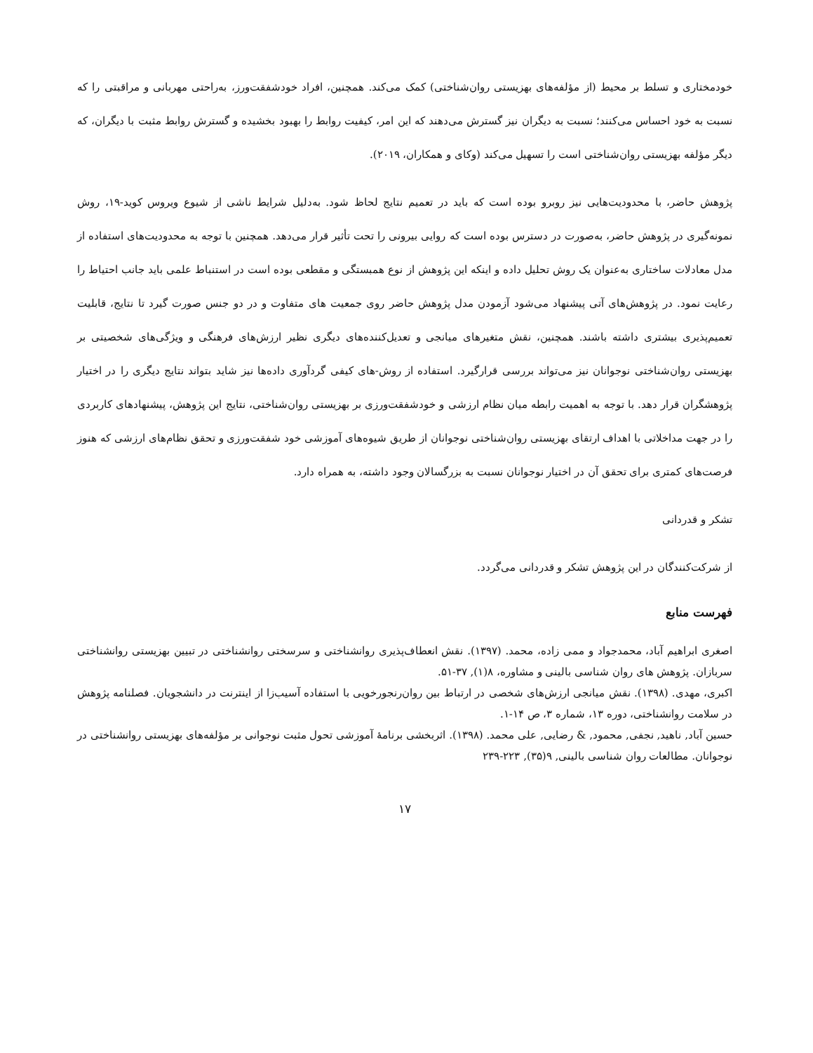خودمختاری و تسلط بر محیط (از مؤلفه‌های بهزیستی روان‌شناختی) کمک می‌کند. همچنین، افراد خودشفقت‌ورز، به‌راحتی مهربانی و مراقبتی را که نسبت به خود احساس می‌کنند؛ نسبت به دیگران نیز گسترش می‌دهند که این امر، کیفیت روابط را بهبود بخشیده و گسترش روابط مثبت با دیگران، که دیگر مؤلفه بهزیستی روان‌شناختی است را تسهیل می‌کند (وکای و همکاران، ۲۰۱۹).
پژوهش حاضر، با محدودیت‌هایی نیز روبرو بوده است که باید در تعمیم نتایج لحاظ شود. به‌دلیل شرایط ناشی از شیوع ویروس کوید-۱۹، روش نمونه‌گیری در پژوهش حاضر، به‌صورت در دسترس بوده است که روایی بیرونی را تحت تأثیر قرار می‌دهد. همچنین با توجه به محدودیت‌های استفاده از مدل معادلات ساختاری به‌عنوان یک روش تحلیل داده و اینکه این پژوهش از نوع همبستگی و مقطعی بوده است در استنباط علمی باید جانب احتیاط را رعایت نمود. در پژوهش‌های آتی پیشنهاد می‌شود آزمودن مدل پژوهش حاضر روی جمعیت های متفاوت و در دو جنس صورت گیرد تا نتایج، قابلیت تعمیم‌پذیری بیشتری داشته باشند. همچنین، نقش متغیرهای میانجی و تعدیل‌کننده‌های دیگری نظیر ارزش‌های فرهنگی و ویژگی‌های شخصیتی بر بهزیستی روان‌شناختی نوجوانان نیز می‌تواند بررسی قرارگیرد. استفاده از روش-های کیفی گردآوری داده‌ها نیز شاید بتواند نتایج دیگری را در اختیار پژوهشگران قرار دهد. با توجه به اهمیت رابطه میان نظام ارزشی و خودشفقت‌ورزی بر بهزیستی روان‌شناختی، نتایج این پژوهش، پیشنهادهای کاربردی را در جهت مداخلاتی با اهداف ارتقای بهزیستی روان‌شناختی نوجوانان از طریق شیوه‌های آموزشی خود شفقت‌ورزی و تحقق نظام‌های ارزشی که هنوز فرصت‌های کمتری برای تحقق آن در اختیار نوجوانان نسبت به بزرگسالان وجود داشته، به همراه دارد.
تشکر و قدردانی
از شرکت‌کنندگان در این پژوهش تشکر و قدردانی می‌گردد.
فهرست منابع
اصغری ابراهیم آباد، محمدجواد و ممی زاده، محمد. (۱۳۹۷). نقش انعطاف‌پذیری روانشناختی و سرسختی روانشناختی در تبیین بهزیستی روانشناختی سربازان. پژوهش های روان شناسی بالینی و مشاوره، ۸(۱), ۳۷-۵۱.
اکبری، مهدی. (۱۳۹۸). نقش میانجی ارزش‌های شخصی در ارتباط بین روان‌رنجورخویی با استفاده آسیب‌زا از اینترنت در دانشجویان. فصلنامه پژوهش در سلامت روانشناختی، دوره ۱۳، شماره ۳، ص ۱۴-۱.
حسین آباد, ناهید, نجفی, محمود, & رضایی, علی محمد. (۱۳۹۸). اثربخشی برنامهٔ آموزشی تحول مثبت نوجوانی بر مؤلفه‌های بهزیستی روانشناختی در نوجوانان. مطالعات روان شناسی بالینی, ۹(۳۵), ۲۲۳-۲۳۹
۱۷